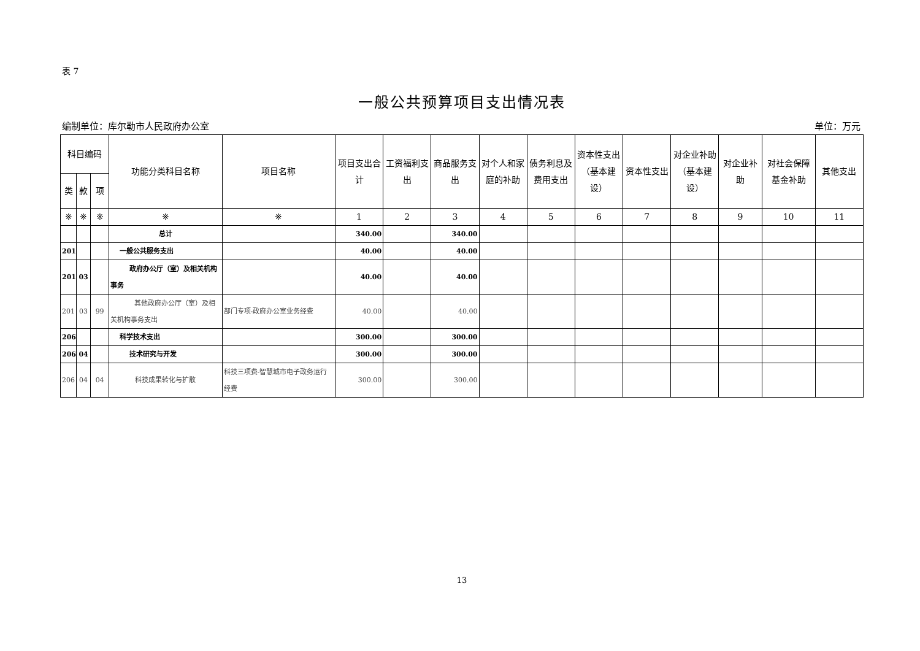表 7
一般公共预算项目支出情况表
编制单位：库尔勒市人民政府办公室 单位：万元
| 科目编码 | | | 功能分类科目名称 | 项目名称 | 项目支出合计 | 工资福利支出 | 商品服务支出 | 对个人和家庭的补助 | 债务利息及费用支出 | 资本性支出（基本建设） | 资本性支出 | 对企业补助（基本建设） | 对企业补助 | 对社会保障基金补助 | 其他支出 |
| --- | --- | --- | --- | --- | --- | --- | --- | --- | --- | --- | --- | --- | --- | --- | --- |
| 类 | 款 | 项 | | | | | | | | | | | | | |
| ※ | ※ | ※ | ※ | ※ | 1 | 2 | 3 | 4 | 5 | 6 | 7 | 8 | 9 | 10 | 11 |
| | | | 总计 | | 340.00 | | 340.00 | | | | | | | | |
| 201 | | | 一般公共服务支出 | | 40.00 | | 40.00 | | | | | | | | |
| 201 | 03 | | 政府办公厅（室）及相关机构事务 | | 40.00 | | 40.00 | | | | | | | | |
| 201 | 03 | 99 | 其他政府办公厅（室）及相关机构事务支出 | 部门专项-政府办公室业务经费 | 40.00 | | 40.00 | | | | | | | | |
| 206 | | | 科学技术支出 | | 300.00 | | 300.00 | | | | | | | | |
| 206 | 04 | | 技术研究与开发 | | 300.00 | | 300.00 | | | | | | | | |
| 206 | 04 | 04 | 科技成果转化与扩散 | 科技三项费-智慧城市电子政务运行经费 | 300.00 | | 300.00 | | | | | | | | |
13